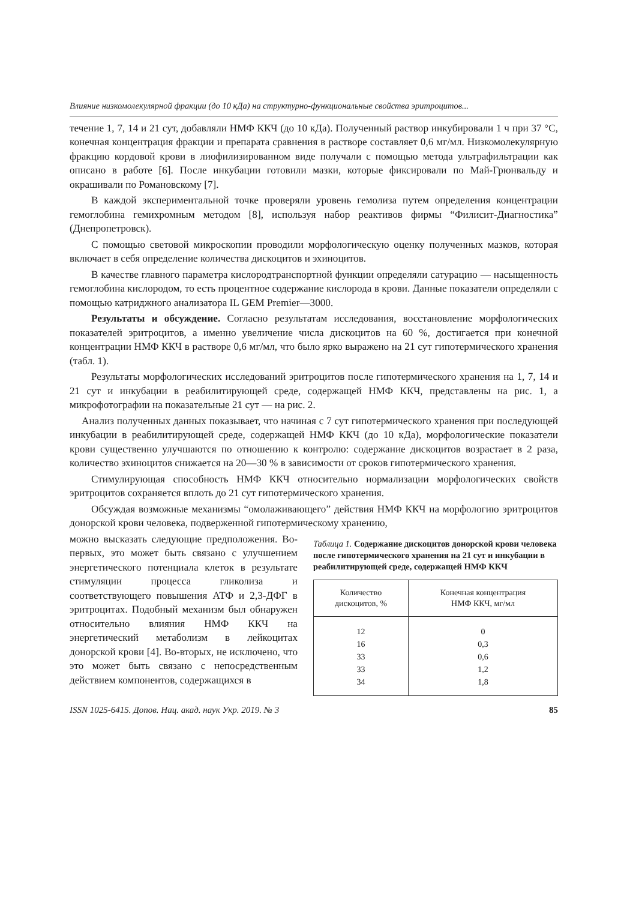Влияние низкомолекулярной фракции (до 10 кДа) на структурно-функциональные свойства эритроцитов...
течение 1, 7, 14 и 21 сут, добавляли НМФ ККЧ (до 10 кДа). Полученный раствор инкубировали 1 ч при 37 °С, конечная концентрация фракции и препарата сравнения в растворе составляет 0,6 мг/мл. Низкомолекулярную фракцию кордовой крови в лиофилизированном виде получали с помощью метода ультрафильтрации как описано в работе [6]. После инкубации готовили мазки, которые фиксировали по Май-Грюнвальду и окрашивали по Романовскому [7].
В каждой экспериментальной точке проверяли уровень гемолиза путем определения концентрации гемоглобина гемихромным методом [8], используя набор реактивов фирмы “Филисит-Диагностика” (Днепропетровск).
С помощью световой микроскопии проводили морфологическую оценку полученных мазков, которая включает в себя определение количества дискоцитов и эхиноцитов.
В качестве главного параметра кислородтранспортной функции определяли сатурацию — насыщенность гемоглобина кислородом, то есть процентное содержание кислорода в крови. Данные показатели определяли с помощью катриджного анализатора IL GEM Premier—3000.
Результаты и обсуждение. Согласно результатам исследования, восстановление морфологических показателей эритроцитов, а именно увеличение числа дискоцитов на 60 %, достигается при конечной концентрации НМФ ККЧ в растворе 0,6 мг/мл, что было ярко выражено на 21 сут гипотермического хранения (табл. 1).
Результаты морфологических исследований эритроцитов после гипотермического хранения на 1, 7, 14 и 21 сут и инкубации в реабилитирующей среде, содержащей НМФ ККЧ, представлены на рис. 1, а микрофотографии на показательные 21 сут — на рис. 2.
Анализ полученных данных показывает, что начиная с 7 сут гипотермического хранения при последующей инкубации в реабилитирующей среде, содержащей НМФ ККЧ (до 10 кДа), морфологические показатели крови существенно улучшаются по отношению к контролю: содержание дискоцитов возрастает в 2 раза, количество эхиноцитов снижается на 20—30 % в зависимости от сроков гипотермического хранения.
Стимулирующая способность НМФ ККЧ относительно нормализации морфологических свойств эритроцитов сохраняется вплоть до 21 сут гипотермического хранения.
Обсуждая возможные механизмы “омолаживающего” действия НМФ ККЧ на морфологию эритроцитов донорской крови человека, подверженной гипотермическому хранению,
можно высказать следующие предположения. Во-первых, это может быть связано с улучшением энергетического потенциала клеток в результате стимуляции процесса гликолиза и соответствующего повышения АТФ и 2,3-ДФГ в эритроцитах. Подобный механизм был обнаружен относительно влияния НМФ ККЧ на энергетический метаболизм в лейкоцитах донорской крови [4]. Во-вторых, не исключено, что это может быть связано с непосредственным действием компонентов, содержащихся в
Таблица 1. Содержание дискоцитов донорской крови человека после гипотермического хранения на 21 сут и инкубации в реабилитирующей среде, содержащей НМФ ККЧ
| Количество дискоцитов, % | Конечная концентрация НМФ ККЧ, мг/мл |
| --- | --- |
| 12 | 0 |
| 16 | 0,3 |
| 33 | 0,6 |
| 33 | 1,2 |
| 34 | 1,8 |
ISSN 1025-6415. Допов. Нац. акад. наук Укр. 2019. № 3 85